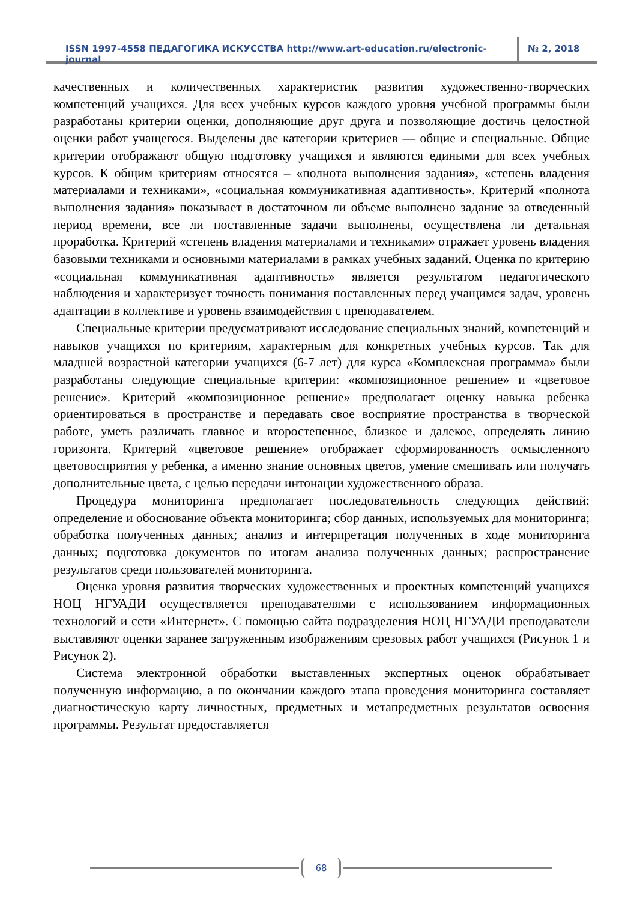ISSN 1997-4558 ПЕДАГОГИКА ИСКУССТВА http://www.art-education.ru/electronic-journal
№ 2, 2018
качественных и количественных характеристик развития художественно-творческих компетенций учащихся. Для всех учебных курсов каждого уровня учебной программы были разработаны критерии оценки, дополняющие друг друга и позволяющие достичь целостной оценки работ учащегося. Выделены две категории критериев — общие и специальные. Общие критерии отображают общую подготовку учащихся и являются едиными для всех учебных курсов. К общим критериям относятся – «полнота выполнения задания», «степень владения материалами и техниками», «социальная коммуникативная адаптивность». Критерий «полнота выполнения задания» показывает в достаточном ли объеме выполнено задание за отведенный период времени, все ли поставленные задачи выполнены, осуществлена ли детальная проработка. Критерий «степень владения материалами и техниками» отражает уровень владения базовыми техниками и основными материалами в рамках учебных заданий. Оценка по критерию «социальная коммуникативная адаптивность» является результатом педагогического наблюдения и характеризует точность понимания поставленных перед учащимся задач, уровень адаптации в коллективе и уровень взаимодействия с преподавателем.
Специальные критерии предусматривают исследование специальных знаний, компетенций и навыков учащихся по критериям, характерным для конкретных учебных курсов. Так для младшей возрастной категории учащихся (6-7 лет) для курса «Комплексная программа» были разработаны следующие специальные критерии: «композиционное решение» и «цветовое решение». Критерий «композиционное решение» предполагает оценку навыка ребенка ориентироваться в пространстве и передавать свое восприятие пространства в творческой работе, уметь различать главное и второстепенное, близкое и далекое, определять линию горизонта. Критерий «цветовое решение» отображает сформированность осмысленного цветовосприятия у ребенка, а именно знание основных цветов, умение смешивать или получать дополнительные цвета, с целью передачи интонации художественного образа.
Процедура мониторинга предполагает последовательность следующих действий: определение и обоснование объекта мониторинга; сбор данных, используемых для мониторинга; обработка полученных данных; анализ и интерпретация полученных в ходе мониторинга данных; подготовка документов по итогам анализа полученных данных; распространение результатов среди пользователей мониторинга.
Оценка уровня развития творческих художественных и проектных компетенций учащихся НОЦ НГУАДИ осуществляется преподавателями с использованием информационных технологий и сети «Интернет». С помощью сайта подразделения НОЦ НГУАДИ преподаватели выставляют оценки заранее загруженным изображениям срезовых работ учащихся (Рисунок 1 и Рисунок 2).
Система электронной обработки выставленных экспертных оценок обрабатывает полученную информацию, а по окончании каждого этапа проведения мониторинга составляет диагностическую карту личностных, предметных и метапредметных результатов освоения программы. Результат предоставляется
68